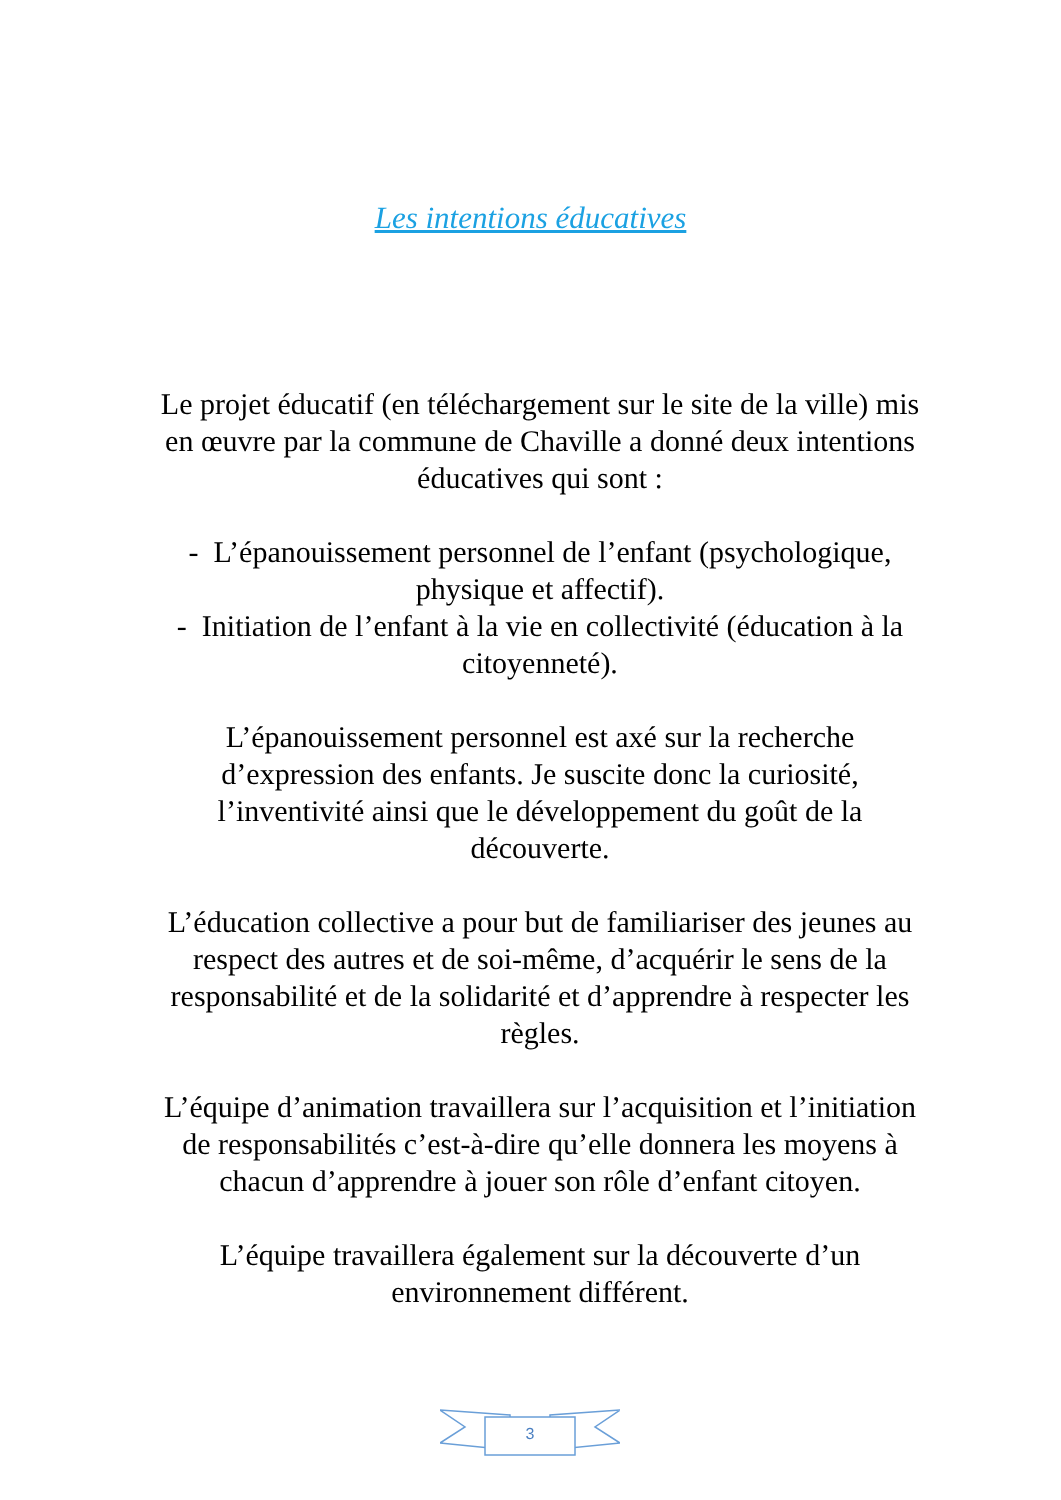Les intentions éducatives
Le projet éducatif (en téléchargement sur le site de la ville) mis en œuvre par la commune de Chaville a donné deux intentions éducatives qui sont :
- L’épanouissement personnel de l’enfant (psychologique, physique et affectif).
- Initiation de l’enfant à la vie en collectivité (éducation à la citoyenneté).
L’épanouissement personnel est axé sur la recherche d’expression des enfants. Je suscite donc la curiosité, l’inventivité ainsi que le développement du goût de la découverte.
L’éducation collective a pour but de familiariser des jeunes au respect des autres et de soi-même, d’acquérir le sens de la responsabilité et de la solidarité et d’apprendre à respecter les règles.
L’équipe d’animation travaillera sur l’acquisition et l’initiation de responsabilités c’est-à-dire qu’elle donnera les moyens à chacun d’apprendre à jouer son rôle d’enfant citoyen.
L’équipe travaillera également sur la découverte d’un environnement différent.
3